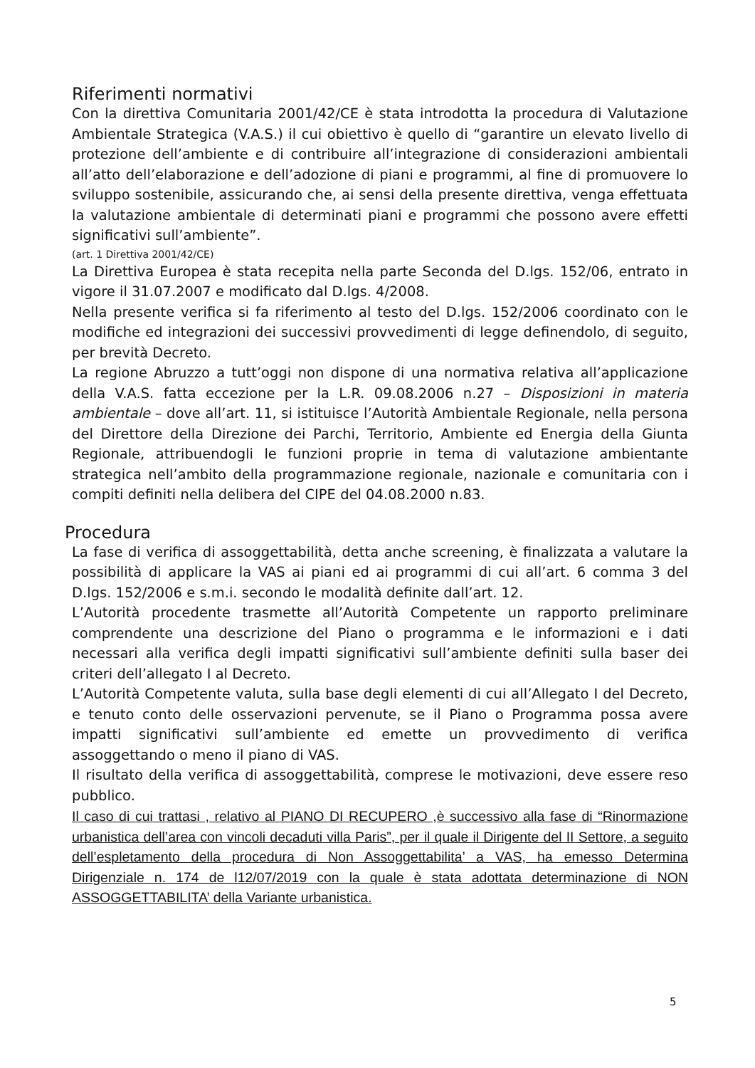Riferimenti normativi
Con la direttiva Comunitaria 2001/42/CE è stata introdotta la procedura di Valutazione Ambientale Strategica (V.A.S.) il cui obiettivo è quello di “garantire un elevato livello di protezione dell’ambiente e di contribuire all’integrazione di considerazioni ambientali all’atto dell’elaborazione e dell’adozione di piani e programmi, al fine di promuovere lo sviluppo sostenibile, assicurando che, ai sensi della presente direttiva, venga effettuata la valutazione ambientale di determinati piani e programmi che possono avere effetti significativi sull’ambiente”.
(art. 1 Direttiva 2001/42/CE)
La Direttiva Europea è stata recepita nella parte Seconda del D.lgs. 152/06, entrato in vigore il 31.07.2007 e modificato dal D.lgs. 4/2008.
Nella presente verifica si fa riferimento al testo del D.lgs. 152/2006 coordinato con le modifiche ed integrazioni dei successivi provvedimenti di legge definendolo, di seguito, per brevità Decreto.
La regione Abruzzo a tutt’oggi non dispone di una normativa relativa all’applicazione della V.A.S. fatta eccezione per la L.R. 09.08.2006 n.27 – Disposizioni in materia ambientale – dove all’art. 11, si istituisce l’Autorità Ambientale Regionale, nella persona del Direttore della Direzione dei Parchi, Territorio, Ambiente ed Energia della Giunta Regionale, attribuendogli le funzioni proprie in tema di valutazione ambientante strategica nell’ambito della programmazione regionale, nazionale e comunitaria con i compiti definiti nella delibera del CIPE del 04.08.2000 n.83.
Procedura
La fase di verifica di assoggettabilità, detta anche screening, è finalizzata a valutare la possibilità di applicare la VAS ai piani ed ai programmi di cui all’art. 6 comma 3 del D.lgs. 152/2006 e s.m.i. secondo le modalità definite dall’art. 12.
L’Autorità procedente trasmette all’Autorità Competente un rapporto preliminare comprendente una descrizione del Piano o programma e le informazioni e i dati necessari alla verifica degli impatti significativi sull’ambiente definiti sulla baser dei criteri dell’allegato I al Decreto.
L’Autorità Competente valuta, sulla base degli elementi di cui all’Allegato I del Decreto, e tenuto conto delle osservazioni pervenute, se il Piano o Programma possa avere impatti significativi sull’ambiente ed emette un provvedimento di verifica assoggettando o meno il piano di VAS.
Il risultato della verifica di assoggettabilità, comprese le motivazioni, deve essere reso pubblico.
Il caso di cui trattasi , relativo al PIANO DI RECUPERO ,è successivo alla fase di “Rinormazione urbanistica dell’area con vincoli decaduti villa Paris”, per il quale il Dirigente del II Settore, a seguito dell’espletamento della procedura di Non Assoggettabilita’ a VAS, ha emesso Determina Dirigenziale n. 174 de l12/07/2019 con la quale è stata adottata determinazione di NON ASSOGGETTABILITA’ della Variante urbanistica.
5